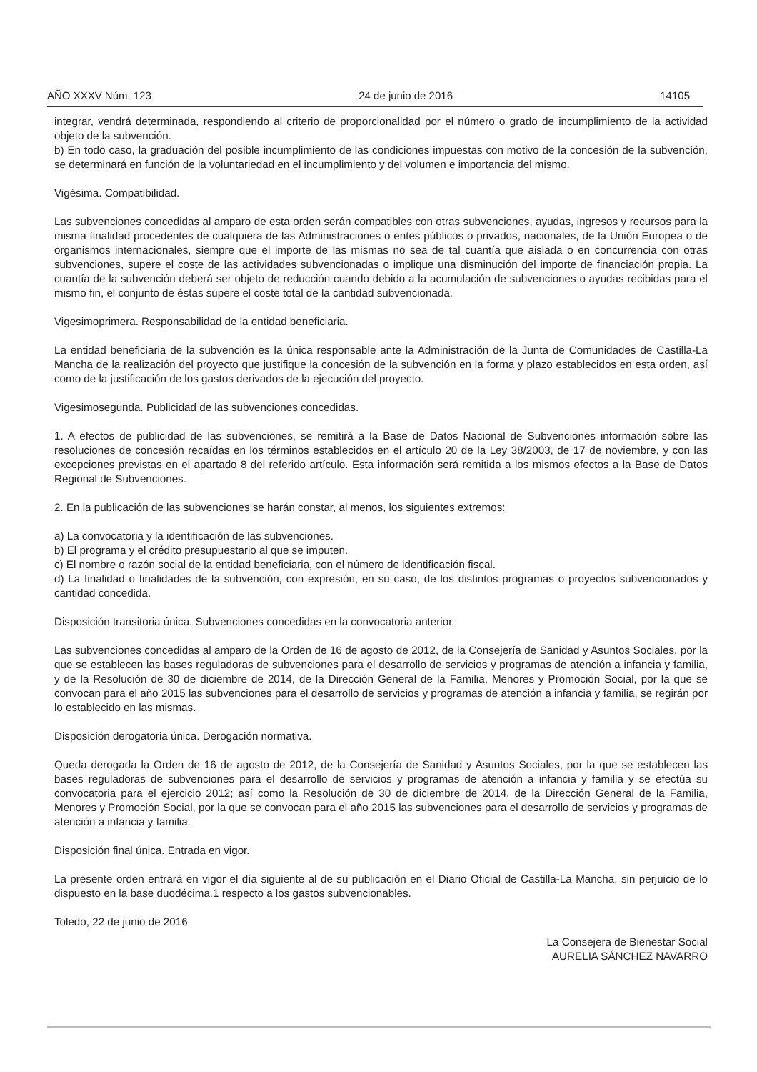AÑO XXXV Núm. 123 24 de junio de 2016 14105
integrar, vendrá determinada, respondiendo al criterio de proporcionalidad por el número o grado de incumplimiento de la actividad objeto de la subvención.
b) En todo caso, la graduación del posible incumplimiento de las condiciones impuestas con motivo de la concesión de la subvención, se determinará en función de la voluntariedad en el incumplimiento y del volumen e importancia del mismo.
Vigésima. Compatibilidad.
Las subvenciones concedidas al amparo de esta orden serán compatibles con otras subvenciones, ayudas, ingresos y recursos para la misma finalidad procedentes de cualquiera de las Administraciones o entes públicos o privados, nacionales, de la Unión Europea o de organismos internacionales, siempre que el importe de las mismas no sea de tal cuantía que aislada o en concurrencia con otras subvenciones, supere el coste de las actividades subvenciona­das o implique una disminución del importe de financiación propia. La cuantía de la subvención deberá ser objeto de reducción cuando debido a la acumulación de subvenciones o ayudas recibidas para el mismo fin, el conjunto de éstas supere el coste total de la cantidad subvencionada.
Vigesimoprimera. Responsabilidad de la entidad beneficiaria.
La entidad beneficiaria de la subvención es la única responsable ante la Administración de la Junta de Comunidades de Castilla-La Mancha de la realización del proyecto que justifique la concesión de la subvención en la forma y plazo establecidos en esta orden, así como de la justificación de los gastos derivados de la ejecución del proyecto.
Vigesimosegunda. Publicidad de las subvenciones concedidas.
1. A efectos de publicidad de las subvenciones, se remitirá a la Base de Datos Nacional de Subvenciones informa­ción sobre las resoluciones de concesión recaídas en los términos establecidos en el artículo 20 de la Ley 38/2003, de 17 de noviembre, y con las excepciones previstas en el apartado 8 del referido artículo. Esta información será remitida a los mismos efectos a la Base de Datos Regional de Subvenciones.
2. En la publicación de las subvenciones se harán constar, al menos, los siguientes extremos:
a) La convocatoria y la identificación de las subvenciones.
b) El programa y el crédito presupuestario al que se imputen.
c) El nombre o razón social de la entidad beneficiaria, con el número de identificación fiscal.
d) La finalidad o finalidades de la subvención, con expresión, en su caso, de los distintos programas o proyectos subvencionados y cantidad concedida.
Disposición transitoria única. Subvenciones concedidas en la convocatoria anterior.
Las subvenciones concedidas al amparo de la Orden de 16 de agosto de 2012, de la Consejería de Sanidad y Asuntos Sociales, por la que se establecen las bases reguladoras de subvenciones para el desarrollo de servicios y programas de atención a infancia y familia, y de la Resolución de 30 de diciembre de 2014, de la Dirección General de la Familia, Menores y Promoción Social, por la que se convocan para el año 2015 las subvenciones para el desa­rrollo de servicios y programas de atención a infancia y familia, se regirán por lo establecido en las mismas.
Disposición derogatoria única. Derogación normativa.
Queda derogada la Orden de 16 de agosto de 2012, de la Consejería de Sanidad y Asuntos Sociales, por la que se establecen las bases reguladoras de subvenciones para el desarrollo de servicios y programas de atención a infancia y familia y se efectúa su convocatoria para el ejercicio 2012; así como la Resolución de 30 de diciembre de 2014, de la Dirección General de la Familia, Menores y Promoción Social, por la que se convocan para el año 2015 las subvenciones para el desarrollo de servicios y programas de atención a infancia y familia.
Disposición final única. Entrada en vigor.
La presente orden entrará en vigor el día siguiente al de su publicación en el Diario Oficial de Castilla-La Mancha, sin perjuicio de lo dispuesto en la base duodécima.1 respecto a los gastos subvencionables.
Toledo, 22 de junio de 2016
La Consejera de Bienestar Social
AURELIA SÁNCHEZ NAVARRO